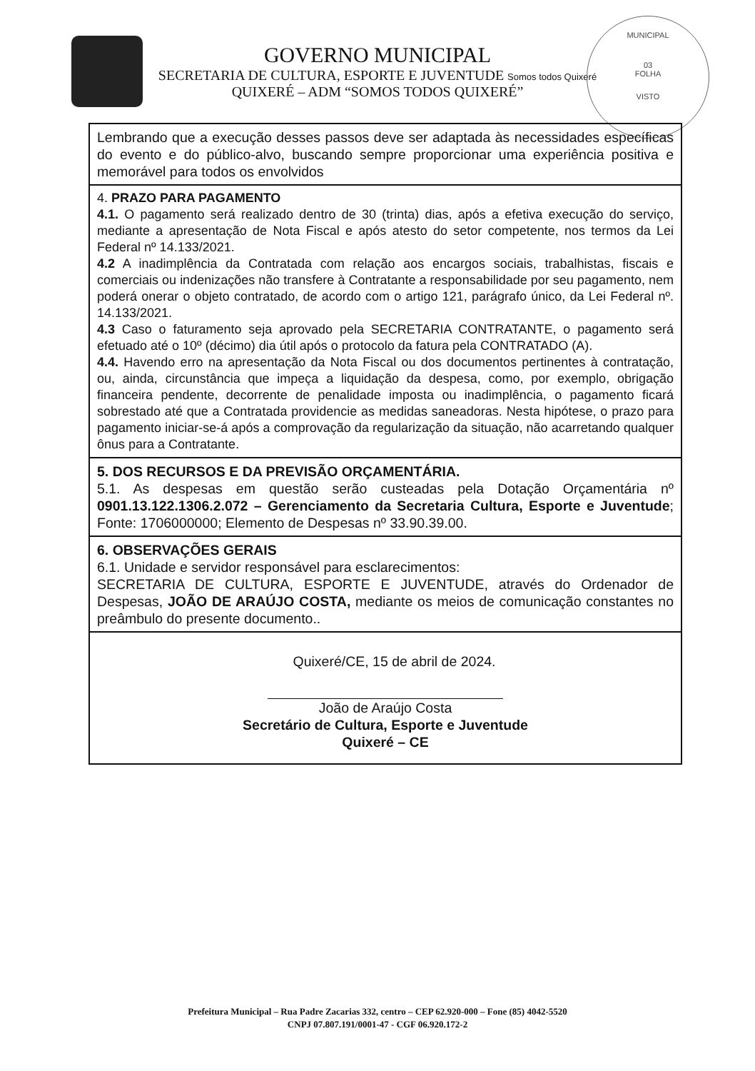MUNICIPAL
03
FOLHA
VISTO
GOVERNO MUNICIPAL
SECRETARIA DE CULTURA, ESPORTE E JUVENTUDE Somos todos Quixeré
QUIXERÉ – ADM “SOMOS TODOS QUIXERÉ”
| Lembrando que a execução desses passos deve ser adaptada às necessidades específicas do evento e do público-alvo, buscando sempre proporcionar uma experiência positiva e memorável para todos os envolvidos |
| 4. PRAZO PARA PAGAMENTO 4.1. O pagamento será realizado dentro de 30 (trinta) dias, após a efetiva execução do serviço, mediante a apresentação de Nota Fiscal e após atesto do setor competente, nos termos da Lei Federal nº 14.133/2021. 4.2 A inadimplência da Contratada com relação aos encargos sociais, trabalhistas, fiscais e comerciais ou indenizações não transfere à Contratante a responsabilidade por seu pagamento, nem poderá onerar o objeto contratado, de acordo com o artigo 121, parágrafo único, da Lei Federal nº. 14.133/2021. 4.3 Caso o faturamento seja aprovado pela SECRETARIA CONTRATANTE, o pagamento será efetuado até o 10º (décimo) dia útil após o protocolo da fatura pela CONTRATADO (A). 4.4. Havendo erro na apresentação da Nota Fiscal ou dos documentos pertinentes à contratação, ou, ainda, circunstância que impeça a liquidação da despesa, como, por exemplo, obrigação financeira pendente, decorrente de penalidade imposta ou inadimplência, o pagamento ficará sobrestado até que a Contratada providencie as medidas saneadoras. Nesta hipótese, o prazo para pagamento iniciar-se-á após a comprovação da regularização da situação, não acarretando qualquer ônus para a Contratante. |
| 5. DOS RECURSOS E DA PREVISÃO ORÇAMENTÁRIA. 5.1. As despesas em questão serão custeadas pela Dotação Orçamentária nº 0901.13.122.1306.2.072 – Gerenciamento da Secretaria Cultura, Esporte e Juventude ; Fonte: 1706000000; Elemento de Despesas nº 33.90.39.00. |
| 6. OBSERVAÇÕES GERAIS 6.1. Unidade e servidor responsável para esclarecimentos: SECRETARIA DE CULTURA, ESPORTE E JUVENTUDE, através do Ordenador de Despesas, JOÃO DE ARAÚJO COSTA, mediante os meios de comunicação constantes no preâmbulo do presente documento.. |
| Quixeré/CE, 15 de abril de 2024. João de Araújo Costa Secretário de Cultura, Esporte e Juventude Quixeré – CE |
Prefeitura Municipal – Rua Padre Zacarias 332, centro – CEP 62.920-000 – Fone (85) 4042-5520
CNPJ 07.807.191/0001-47 - CGF 06.920.172-2